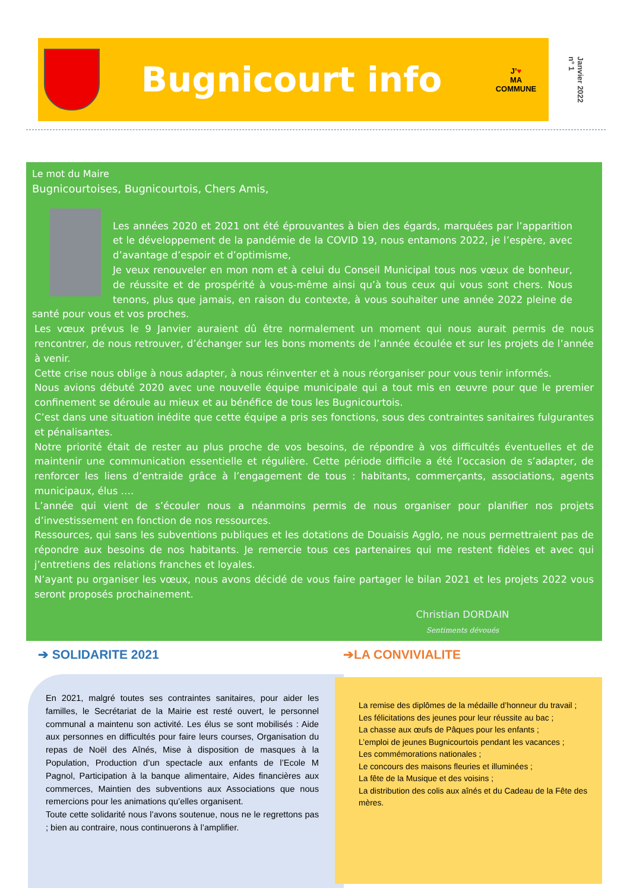Bugnicourt info
J’♥
MA
COMMUNE
Janvier 2022
n° 1
Le mot du Maire
Bugnicourtoises, Bugnicourtois, Chers Amis,
Les années 2020 et 2021 ont été éprouvantes à bien des égards, marquées par l’apparition et le développement de la pandémie de la COVID 19, nous entamons 2022, je l’espère, avec d’avantage d’espoir et d’optimisme,
Je veux renouveler en mon nom et à celui du Conseil Municipal tous nos vœux de bonheur, de réussite et de prospérité à vous-même ainsi qu’à tous ceux qui vous sont chers. Nous tenons, plus que jamais, en raison du contexte, à vous souhaiter une année 2022 pleine de santé pour vous et vos proches.
Les vœux prévus le 9 Janvier auraient dû être normalement un moment qui nous aurait permis de nous rencontrer, de nous retrouver, d’échanger sur les bons moments de l’année écoulée et sur les projets de l’année à venir.
Cette crise nous oblige à nous adapter, à nous réinventer et à nous réorganiser pour vous tenir informés.
Nous avions débuté 2020 avec une nouvelle équipe municipale qui a tout mis en œuvre pour que le premier confinement se déroule au mieux et au bénéfice de tous les Bugnicourtois.
C’est dans une situation inédite que cette équipe a pris ses fonctions, sous des contraintes sanitaires fulgurantes et pénalisantes.
Notre priorité était de rester au plus proche de vos besoins, de répondre à vos difficultés éventuelles et de maintenir une communication essentielle et régulière. Cette période difficile a été l’occasion de s’adapter, de renforcer les liens d’entraide grâce à l’engagement de tous : habitants, commerçants, associations, agents municipaux, élus ….
L’année qui vient de s’écouler nous a néanmoins permis de nous organiser pour planifier nos projets d’investissement en fonction de nos ressources.
Ressources, qui sans les subventions publiques et les dotations de Douaisis Agglo, ne nous permettraient pas de répondre aux besoins de nos habitants. Je remercie tous ces partenaires qui me restent fidèles et avec qui j’entretiens des relations franches et loyales.
N’ayant pu organiser les vœux, nous avons décidé de vous faire partager le bilan 2021 et les projets 2022 vous seront proposés prochainement.
Christian DORDAIN
Sentiments dévoués
➔ SOLIDARITE 2021 ➔LA CONVIVIALITE
En 2021, malgré toutes ses contraintes sanitaires, pour aider les familles, le Secrétariat de la Mairie est resté ouvert, le personnel communal a maintenu son activité. Les élus se sont mobilisés : Aide aux personnes en difficultés pour faire leurs courses, Organisation du repas de Noël des Aînés, Mise à disposition de masques à la Population, Production d’un spectacle aux enfants de l’Ecole M Pagnol, Participation à la banque alimentaire, Aides financières aux commerces, Maintien des subventions aux Associations que nous remercions pour les animations qu’elles organisent.
Toute cette solidarité nous l’avons soutenue, nous ne le regrettons pas ; bien au contraire, nous continuerons à l’amplifier.
La remise des diplômes de la médaille d’honneur du travail ;
Les félicitations des jeunes pour leur réussite au bac ;
La chasse aux œufs de Pâques pour les enfants ;
L’emploi de jeunes Bugnicourtois pendant les vacances ;
Les commémorations nationales ;
Le concours des maisons fleuries et illuminées ;
La fête de la Musique et des voisins ;
La distribution des colis aux aînés et du Cadeau de la Fête des mères.